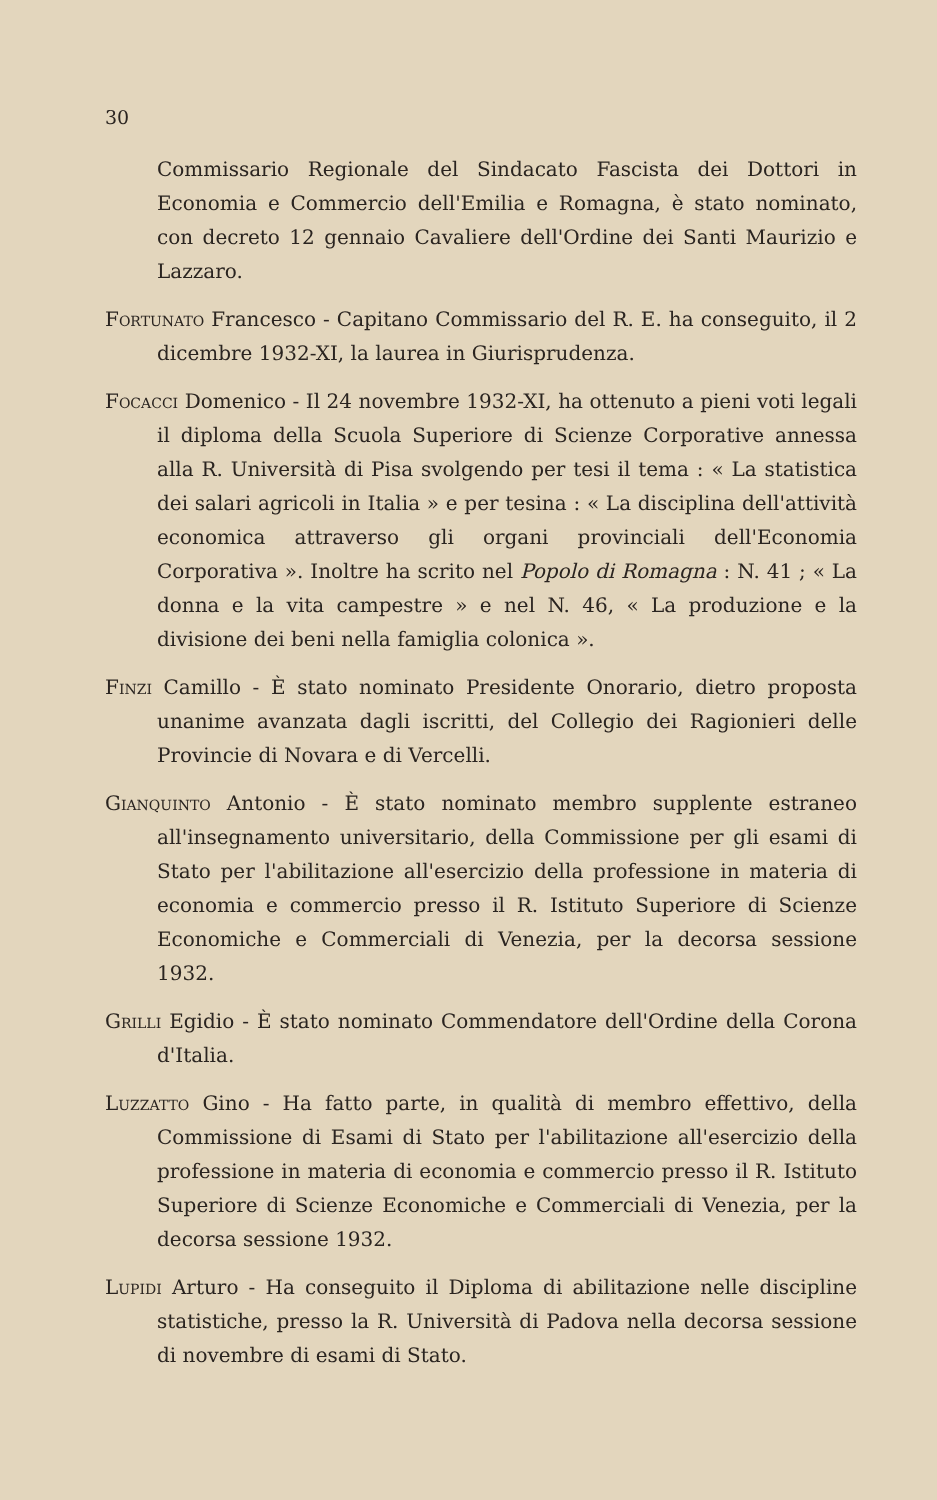30
Commissario Regionale del Sindacato Fascista dei Dottori in Economia e Commercio dell'Emilia e Romagna, è stato nominato, con decreto 12 gennaio Cavaliere dell'Ordine dei Santi Maurizio e Lazzaro.
Fortunato Francesco - Capitano Commissario del R. E. ha conseguito, il 2 dicembre 1932-XI, la laurea in Giurisprudenza.
Focacci Domenico - Il 24 novembre 1932-XI, ha ottenuto a pieni voti legali il diploma della Scuola Superiore di Scienze Corporative annessa alla R. Università di Pisa svolgendo per tesi il tema : « La statistica dei salari agricoli in Italia » e per tesina : « La disciplina dell'attività economica attraverso gli organi provinciali dell'Economia Corporativa ». Inoltre ha scrito nel Popolo di Romagna : N. 41 ; « La donna e la vita campestre » e nel N. 46, « La produzione e la divisione dei beni nella famiglia colonica ».
Finzi Camillo - È stato nominato Presidente Onorario, dietro proposta unanime avanzata dagli iscritti, del Collegio dei Ragionieri delle Provincie di Novara e di Vercelli.
Gianquinto Antonio - È stato nominato membro supplente estraneo all'insegnamento universitario, della Commissione per gli esami di Stato per l'abilitazione all'esercizio della professione in materia di economia e commercio presso il R. Istituto Superiore di Scienze Economiche e Commerciali di Venezia, per la decorsa sessione 1932.
Grilli Egidio - È stato nominato Commendatore dell'Ordine della Corona d'Italia.
Luzzatto Gino - Ha fatto parte, in qualità di membro effettivo, della Commissione di Esami di Stato per l'abilitazione all'esercizio della professione in materia di economia e commercio presso il R. Istituto Superiore di Scienze Economiche e Commerciali di Venezia, per la decorsa sessione 1932.
Lupidi Arturo - Ha conseguito il Diploma di abilitazione nelle discipline statistiche, presso la R. Università di Padova nella decorsa sessione di novembre di esami di Stato.